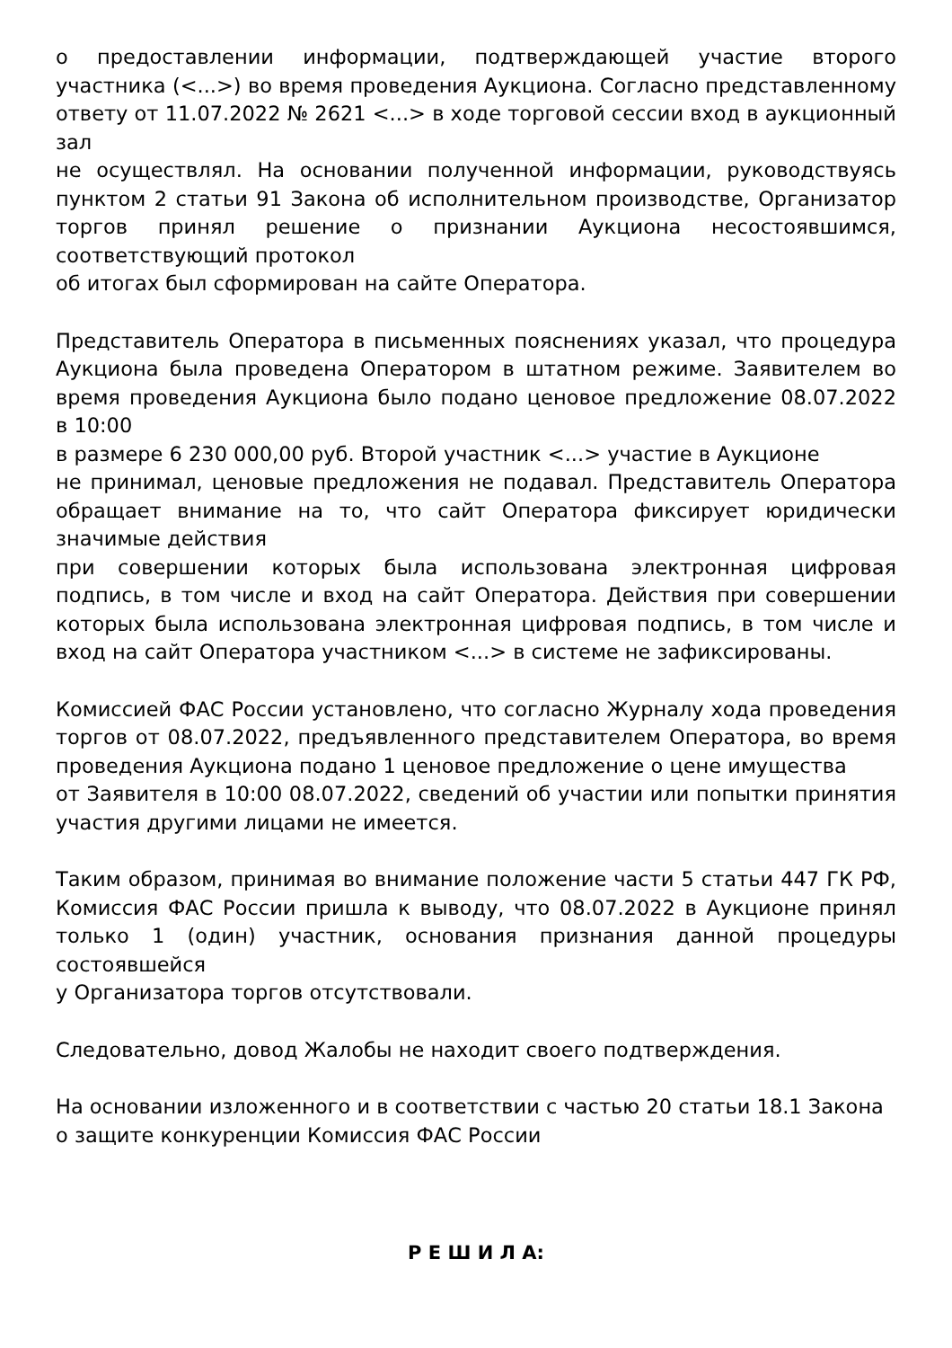о предоставлении информации, подтверждающей участие второго участника (<...>) во время проведения Аукциона. Согласно представленному ответу от 11.07.2022 № 2621 <...> в ходе торговой сессии вход в аукционный зал
не осуществлял. На основании полученной информации, руководствуясь пунктом 2 статьи 91 Закона об исполнительном производстве, Организатор торгов принял решение о признании Аукциона несостоявшимся, соответствующий протокол
об итогах был сформирован на сайте Оператора.
Представитель Оператора в письменных пояснениях указал, что процедура Аукциона была проведена Оператором в штатном режиме. Заявителем во время проведения Аукциона было подано ценовое предложение 08.07.2022 в 10:00
в размере 6 230 000,00 руб. Второй участник <...> участие в Аукционе
не принимал, ценовые предложения не подавал. Представитель Оператора обращает внимание на то, что сайт Оператора фиксирует юридически значимые действия
при совершении которых была использована электронная цифровая подпись, в том числе и вход на сайт Оператора. Действия при совершении которых была использована электронная цифровая подпись, в том числе и вход на сайт Оператора участником <...> в системе не зафиксированы.
Комиссией ФАС России установлено, что согласно Журналу хода проведения торгов от 08.07.2022, предъявленного представителем Оператора, во время проведения Аукциона подано 1 ценовое предложение о цене имущества
от Заявителя в 10:00 08.07.2022, сведений об участии или попытки принятия участия другими лицами не имеется.
Таким образом, принимая во внимание положение части 5 статьи 447 ГК РФ, Комиссия ФАС России пришла к выводу, что 08.07.2022 в Аукционе принял только 1 (один) участник, основания признания данной процедуры состоявшейся
у Организатора торгов отсутствовали.
Следовательно, довод Жалобы не находит своего подтверждения.
На основании изложенного и в соответствии с частью 20 статьи 18.1 Закона
о защите конкуренции Комиссия ФАС России
Р Е Ш И Л А: